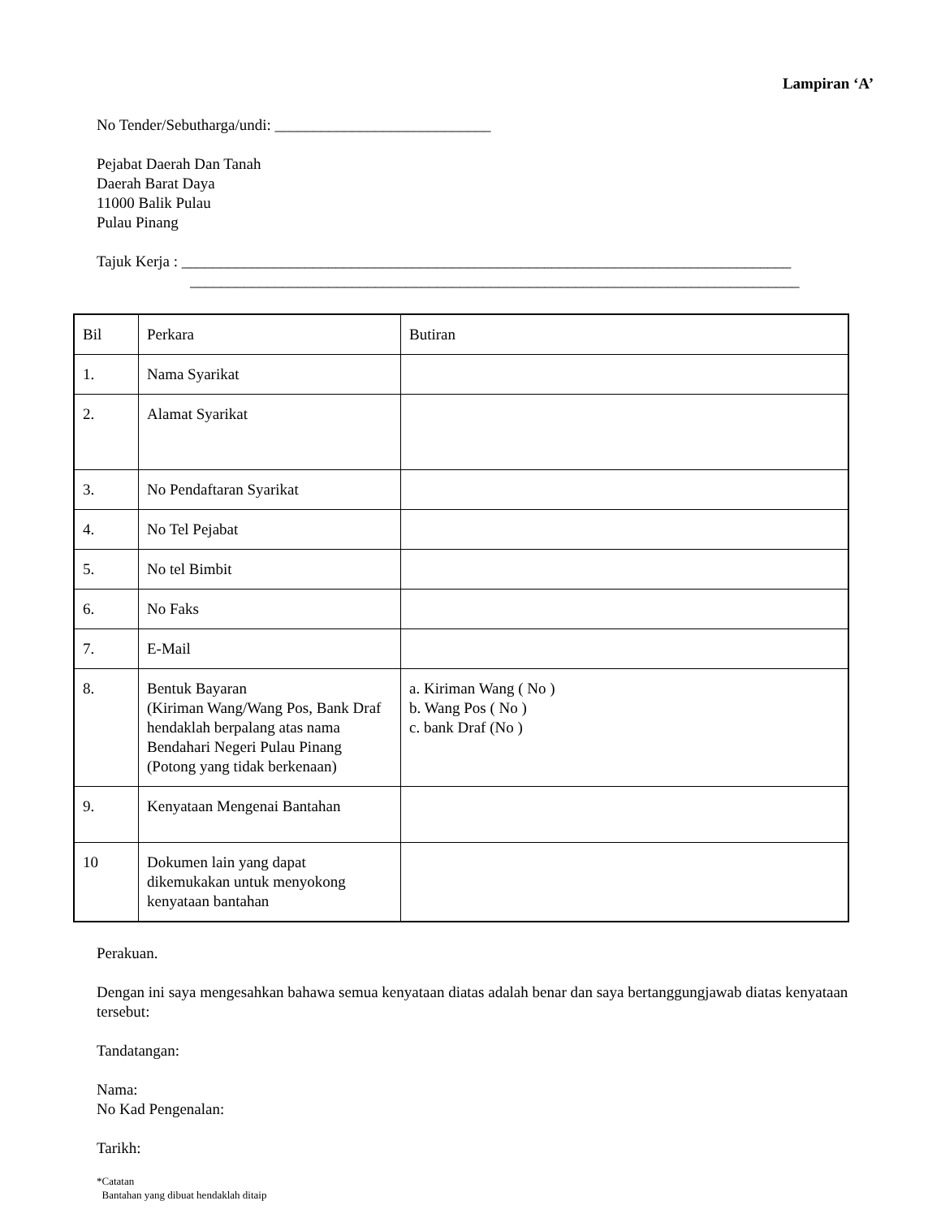Lampiran ‘A’
No Tender/Sebutharga/undi: ____________________________
Pejabat Daerah Dan Tanah
Daerah Barat Daya
11000 Balik Pulau
Pulau Pinang
Tajuk Kerja : _______________________________________________________________________________
_______________________________________________________________________________
| Bil | Perkara | Butiran |
| 1. | Nama Syarikat | |
| 2. | Alamat Syarikat | |
| 3. | No Pendaftaran Syarikat | |
| 4. | No Tel Pejabat | |
| 5. | No tel Bimbit | |
| 6. | No Faks | |
| 7. | E-Mail | |
| 8. | Bentuk Bayaran (Kiriman Wang/Wang Pos, Bank Draf hendaklah berpalang atas nama Bendahari Negeri Pulau Pinang (Potong yang tidak berkenaan) | a. Kiriman Wang ( No ) b. Wang Pos ( No ) c. bank Draf (No ) |
| 9. | Kenyataan Mengenai Bantahan | |
| 10 | Dokumen lain yang dapat dikemukakan untuk menyokong kenyataan bantahan | |
Perakuan.
Dengan ini saya mengesahkan bahawa semua kenyataan diatas adalah benar dan saya bertanggungjawab diatas kenyataan tersebut:
Tandatangan:
Nama:
No Kad Pengenalan:
Tarikh:
*Catatan
Bantahan yang dibuat hendaklah ditaip